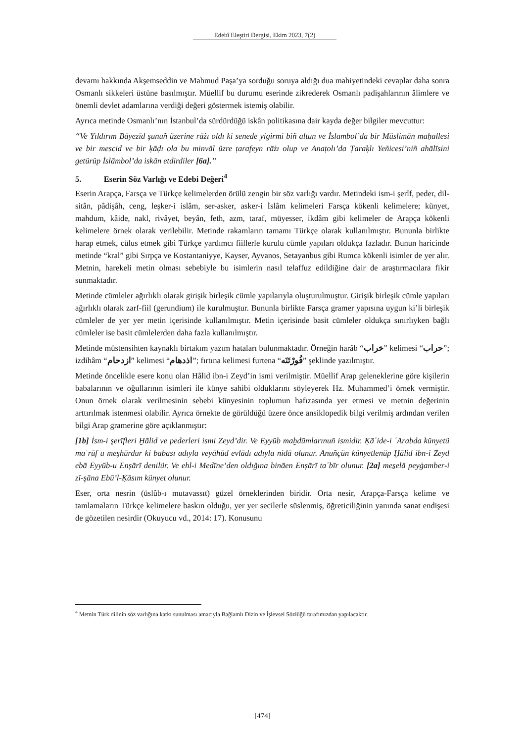Edebî Eleştiri Dergisi, Ekim 2023, 7(2)
devamı hakkında Akşemseddin ve Mahmud Paşa’ya sorduğu soruya aldığı dua mahiyetindeki cevaplar daha sonra Osmanlı sikkeleri üstüne basılmıştır. Müellif bu durumu eserinde zikrederek Osmanlı padişahlarının âlimlere ve önemli devlet adamlarına verdiği değeri göstermek istemiş olabilir.
Ayrıca metinde Osmanlı’nın İstanbul’da sürdürdüğü iskân politikasına dair kayda değer bilgiler mevcuttur:
“Ve Yıldırım Bāyezīd şunuñ üzerine rāżı oldı ki senede yigirmi biñ altun ve İslambol’da bir Müslimān maḥallesi ve bir mescid ve bir ḳāḍı ola bu minvāl üzre ṭarafeyn rāżı olup ve Anaṭolı’da Ṭaraḳlı Yeñicesi’niñ ahālīsini getürüp İslāmbol’da iskān etdirdiler [6a].”
5. Eserin Söz Varlığı ve Edebi Değeri<sup>4</sup>
Eserin Arapça, Farsça ve Türkçe kelimelerden örülü zengin bir söz varlığı vardır. Metindeki ism-i şerîf, peder, dil-sitân, pâdişâh, ceng, leşker-i islâm, ser-asker, asker-i İslâm kelimeleri Farsça kökenli kelimelere; künyet, mahdum, kâide, nakl, rivâyet, beyân, feth, azm, taraf, müyesser, ikdâm gibi kelimeler de Arapça kökenli kelimelere örnek olarak verilebilir. Metinde rakamların tamamı Türkçe olarak kullanılmıştır. Bununla birlikte harap etmek, cülus etmek gibi Türkçe yardımcı fiillerle kurulu cümle yapıları oldukça fazladır. Bunun haricinde metinde “kral” gibi Sırpça ve Kostantaniyye, Kayser, Ayvanos, Setayanbus gibi Rumca kökenli isimler de yer alır. Metnin, harekeli metin olması sebebiyle bu isimlerin nasıl telaffuz edildiğine dair de araştırmacılara fikir sunmaktadır.
Metinde cümleler ağırlıklı olarak girişik birleşik cümle yapılarıyla oluşturulmuştur. Girişik birleşik cümle yapıları ağırlıklı olarak zarf-fiil (gerundium) ile kurulmuştur. Bununla birlikte Farsça gramer yapısına uygun ki’li birleşik cümleler de yer yer metin içerisinde kullanılmıştır. Metin içerisinde basit cümleler oldukça sınırlıyken bağlı cümleler ise basit cümlelerden daha fazla kullanılmıştır.
Metinde müstensihten kaynaklı birtakım yazım hataları bulunmaktadır. Örneğin harâb “خراب” kelimesi “حراب”; izdihâm “ازدحام” kelimesi “اذدهام”; fırtına kelimesi furtena “فُورْتَنَه” şeklinde yazılmıştır.
Metinde öncelikle esere konu olan Hâlid ibn-i Zeyd’in ismi verilmiştir. Müellif Arap geleneklerine göre kişilerin babalarının ve oğullarının isimleri ile künye sahibi olduklarını söyleyerek Hz. Muhammed’i örnek vermiştir. Onun örnek olarak verilmesinin sebebi künyesinin toplumun hafızasında yer etmesi ve metnin değerinin arttırılmak istenmesi olabilir. Ayrıca örnekte de görüldüğü üzere önce ansiklopedik bilgi verilmiş ardından verilen bilgi Arap gramerine göre açıklanmıştır:
[1b] İsm-i şerīfleri Ḫālid ve pederleri ismi Zeyd’dir. Ve Eyyūb maḫdūmlarınuñ ismidir. Ḳāʿide-i ʿArabda künyetü maʿrūf u meşhūrdur ki babası adıyla veyāhūd evlādı adıyla nidā olunur. Anuñçün künyetlenüp Ḫālid ibn-i Zeyd ebā Eyyūb-u Enṣārī denilür. Ve ehl-i Medīne’den oldığına bināen Enṣārī taʿbīr olunur. [2a] mes̱elā peyġamber-i zī-şāna Ebū’l-Ḳāsım künyet olunur.
Eser, orta nesrin (üslûb-ı mutavassıt) güzel örneklerinden biridir. Orta nesir, Arapça-Farsça kelime ve tamlamaların Türkçe kelimelere baskın olduğu, yer yer secilerle süslenmiş, öğreticiliğinin yanında sanat endişesi de gözetilen nesirdir (Okuyucu vd., 2014: 17). Konusunu
<sup>4</sup> Metnin Türk dilinin söz varlığına katkı sunulması amacıyla Bağlamlı Dizin ve İşlevsel Sözlüğü tarafımızdan yapılacaktır.
[474]